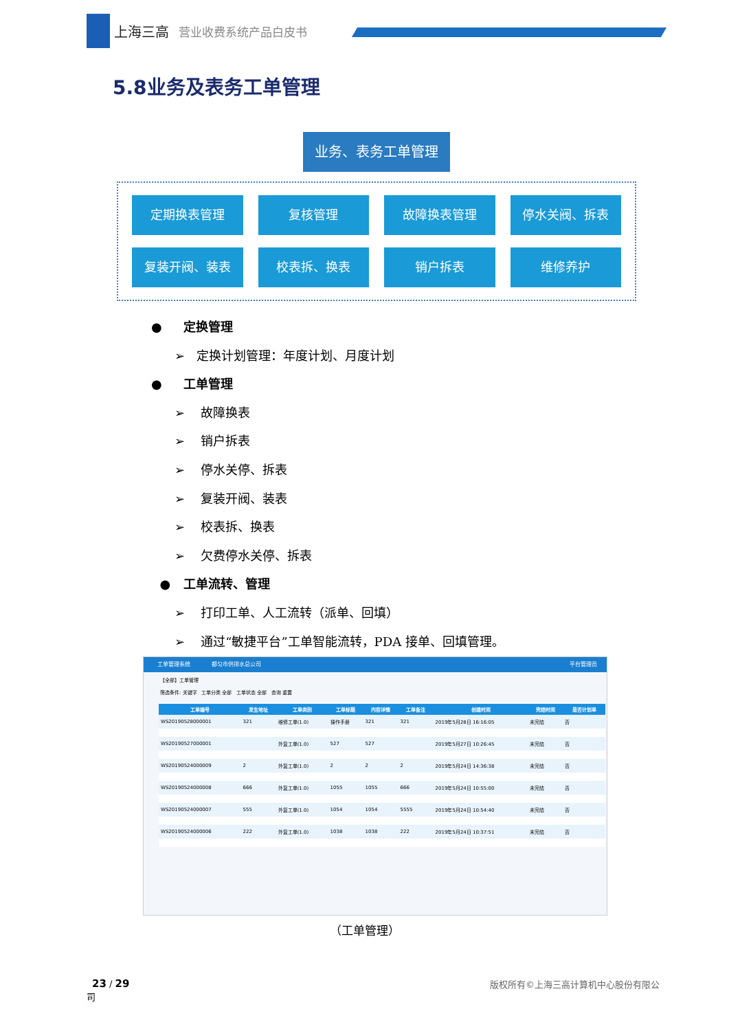上海三高 营业收费系统产品白皮书
5.8业务及表务工单管理
业务、表务工单管理
定期换表管理
复核管理
故障换表管理
停水关阀、拆表
复装开阀、装表
校表拆、换表
销户拆表
维修养护
● 定换管理
➢ 定换计划管理：年度计划、月度计划
● 工单管理
➢ 故障换表
➢ 销户拆表
➢ 停水关停、拆表
➢ 复装开阀、装表
➢ 校表拆、换表
➢ 欠费停水关停、拆表
● 工单流转、管理
➢ 打印工单、人工流转（派单、回填）
➢ 通过“敏捷平台”工单智能流转，PDA 接单、回填管理。
工单管理系统 都匀市供排水总公司 平台管理员
【全部】工单管理
筛选条件: 关键字 工单分类 全部 工单状态 全部 查询 重置
| 工单编号 | 发生地址 | 工单类别 | 工单标题 | 内容详情 | 工单备注 | 创建时间 | 完结时间 | 是否计划单 |
| --- | --- | --- | --- | --- | --- | --- | --- | --- |
| WS20190528000001 | 321 | 维修工单(1.0) | 操作手册 | 321 | 321 | 2019年5月28日 16:16:05 | 未完结 | 否 |
| WS20190527000001 | | 外复工单(1.0) | 527 | 527 | | 2019年5月27日 10:26:45 | 未完结 | 否 |
| WS20190524000009 | 2 | 外复工单(1.0) | 2 | 2 | 2 | 2019年5月24日 14:36:38 | 未完结 | 否 |
| WS20190524000008 | 666 | 外复工单(1.0) | 1055 | 1055 | 666 | 2019年5月24日 10:55:00 | 未完结 | 否 |
| WS20190524000007 | 555 | 外复工单(1.0) | 1054 | 1054 | 5555 | 2019年5月24日 10:54:40 | 未完结 | 否 |
| WS20190524000006 | 222 | 外复工单(1.0) | 1038 | 1038 | 222 | 2019年5月24日 10:37:51 | 未完结 | 否 |
（工单管理）
23 / 29 版权所有©上海三高计算机中心股份有限公
司